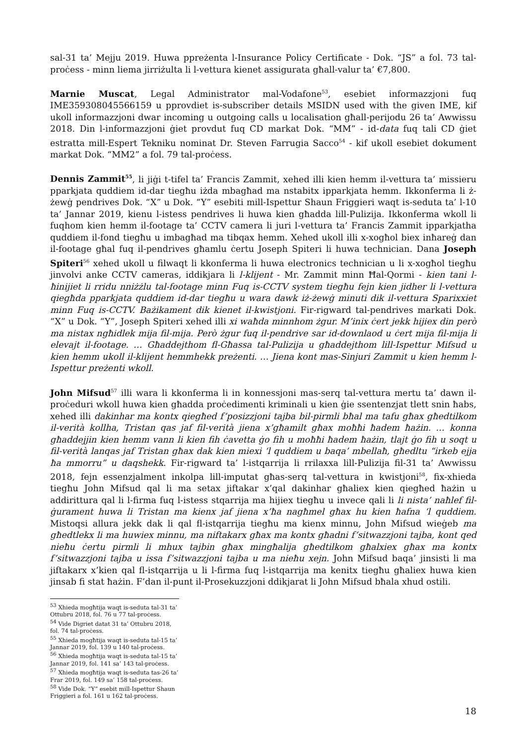sal-31 ta’ Mejju 2019. Huwa ppreżenta l-Insurance Policy Certificate - Dok. “JS” a fol. 73 tal-proċess - minn liema jirriżulta li l-vettura kienet assigurata għall-valur ta’ €7,800.
Marnie Muscat, Legal Administrator mal-Vodafone<sup>53</sup>, esebiet informazzjoni fuq IME359308045566159 u pprovdiet is-subscriber details MSIDN used with the given IME, kif ukoll informazzjoni dwar incoming u outgoing calls u localisation għall-perijodu 26 ta’ Awwissu 2018. Din l-informazzjoni ġiet provdut fuq CD markat Dok. “MM” - id-data fuq tali CD ġiet estratta mill-Espert Tekniku nominat Dr. Steven Farrugia Sacco<sup>54</sup> - kif ukoll esebiet dokument markat Dok. “MM2” a fol. 79 tal-proċess.
Dennis Zammit<sup>55</sup>, li jiġi t-tifel ta’ Francis Zammit, xehed illi kien hemm il-vettura ta’ missieru pparkjata quddiem id-dar tiegħu iżda mbagħad ma nstabitx ipparkjata hemm. Ikkonferma li ż-żewġ pendrives Dok. “X” u Dok. “Y” esebiti mill-Ispettur Shaun Friggieri waqt is-seduta ta’ l-10 ta’ Jannar 2019, kienu l-istess pendrives li huwa kien għadda lill-Pulizija. Ikkonferma wkoll li fuqhom kien hemm il-footage ta’ CCTV camera li juri l-vettura ta’ Francis Zammit ipparkjatha quddiem il-fond tiegħu u imbagħad ma tibqax hemm. Xehed ukoll illi x-xogħol biex inħareġ dan il-footage għal fuq il-pendrives għamlu ċertu Joseph Spiteri li huwa technician. Dana Joseph Spiteri<sup>56</sup> xehed ukoll u filwaqt li kkonferma li huwa electronics technician u li x-xogħol tiegħu jinvolvi anke CCTV cameras, iddikjara li l-klijent - Mr. Zammit minn Ħal-Qormi - kien tani l-ħinijiet li rridu nniżżlu tal-footage minn Fuq is-CCTV system tiegħu fejn kien jidher li l-vettura qiegħda pparkjata quddiem id-dar tiegħu u wara dawk iż-żewġ minuti dik il-vettura Sparixxiet minn Fuq is-CCTV. Bażikament dik kienet il-kwistjoni. Fir-rigward tal-pendrives markati Dok. “X” u Dok. “Y”, Joseph Spiteri xehed illi xi waħda minnhom żgur. M’inix ċert jekk hijiex din però ma nistax ngħidlek mija fil-mija. Però żgur fuq il-pendrive sar id-downlaod u ċert mija fil-mija li elevajt il-footage. … Għaddejthom fl-Għassa tal-Pulizija u għaddejthom lill-Ispettur Mifsud u kien hemm ukoll il-klijent hemmhekk preżenti. … Jiena kont mas-Sinjuri Zammit u kien hemm l-Ispettur preżenti wkoll.
John Mifsud<sup>57</sup> illi wara li kkonferma li in konnessjoni mas-serq tal-vettura mertu ta’ dawn il-proċeduri wkoll huwa kien għadda proċedimenti kriminali u kien ġie ssentenzjat tlett snin ħabs, xehed illi dakinhar ma kontx qiegħed f’posizzjoni tajba bil-pirmli bħal ma tafu għax għedtilkom il-verità kollha, Tristan qas jaf fil-verità jiena x’għamilt għax moħħi ħadem ħażin. … konna għaddejjin kien hemm vann li kien fih ċavetta ġo fih u moħħi ħadem ħażin, tlajt ġo fih u soqt u fil-verità lanqas jaf Tristan għax dak kien miexi ‘l quddiem u baqa’ mbellaħ, għedltu “irkeb ejja ħa mmorru” u daqshekk. Fir-rigward ta’ l-istqarrija li rrilaxxa lill-Pulizija fil-31 ta’ Awwissu 2018, fejn essenzjalment inkolpa lill-imputat għas-serq tal-vettura in kwistjoni<sup>58</sup>, fix-xhieda tiegħu John Mifsud qal li ma setax jiftakar x’qal dakinhar għaliex kien qiegħed ħażin u addirittura qal li l-firma fuq l-istess stqarrija ma hijiex tiegħu u invece qali li li nista’ naħlef fil-ġurament huwa li Tristan ma kienx jaf jiena x’ħa nagħmel għax hu kien ħafna ‘l quddiem. Mistoqsi allura jekk dak li qal fl-istqarrija tiegħu ma kienx minnu, John Mifsud wieġeb ma għedtlekx li ma huwiex minnu, ma niftakarx għax ma kontx għadni f’sitwazzjoni tajba, kont qed nieħu ċertu pirmli li mhux tajbin għax mingħalija għedtilkom għalxiex għax ma kontx f’sitwazzjoni tajba u issa f’sitwazzjoni tajba u ma nieħu xejn. John Mifsud baqa’ jinsisti li ma jiftakarx x’kien qal fl-istqarrija u li l-firma fuq l-istqarrija ma kenitx tiegħu għaliex huwa kien jinsab fi stat ħażin. F’dan il-punt il-Prosekuzzjoni ddikjarat li John Mifsud bħala xhud ostili.
<sup>53</sup> Xhieda mogħtija waqt is-seduta tal-31 ta’ Ottubru 2018, fol. 76 u 77 tal-proċess.
<sup>54</sup> Vide Digriet datat 31 ta’ Ottubru 2018, fol. 74 tal-proċess.
<sup>55</sup> Xhieda mogħtija waqt is-seduta tal-15 ta’ Jannar 2019, fol. 139 u 140 tal-proċess.
<sup>56</sup> Xhieda mogħtija waqt is-seduta tal-15 ta’ Jannar 2019, fol. 141 sa’ 143 tal-proċess.
<sup>57</sup> Xhieda mogħtija waqt is-seduta tas-26 ta’ Frar 2019, fol. 149 sa’ 158 tal-proċess.
<sup>58</sup> Vide Dok. “Y” esebit mill-Ispettur Shaun Friggieri a fol. 161 u 162 tal-proċess.
18